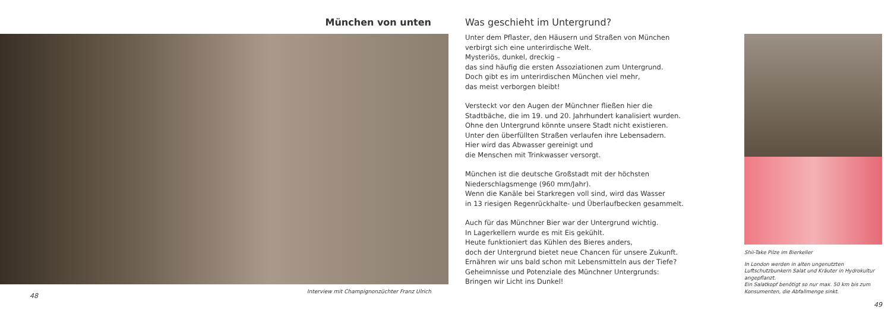München von unten
Interview mit Champignonzüchter Franz Ulrich
48
Was geschieht im Untergrund?
Unter dem Pflaster, den Häusern und Straßen von München
verbirgt sich eine unterirdische Welt.
Mysteriös, dunkel, dreckig –
das sind häufig die ersten Assoziationen zum Untergrund.
Doch gibt es im unterirdischen München viel mehr,
das meist verborgen bleibt!
Versteckt vor den Augen der Münchner fließen hier die
Stadtbäche, die im 19. und 20. Jahrhundert kanalisiert wurden.
Ohne den Untergrund könnte unsere Stadt nicht existieren.
Unter den überfüllten Straßen verlaufen ihre Lebensadern.
Hier wird das Abwasser gereinigt und
die Menschen mit Trinkwasser versorgt.
München ist die deutsche Großstadt mit der höchsten
Niederschlagsmenge (960 mm/Jahr).
Wenn die Kanäle bei Starkregen voll sind, wird das Wasser
in 13 riesigen Regenrückhalte- und Überlaufbecken gesammelt.
Auch für das Münchner Bier war der Untergrund wichtig.
In Lagerkellern wurde es mit Eis gekühlt.
Heute funktioniert das Kühlen des Bieres anders,
doch der Untergrund bietet neue Chancen für unsere Zukunft.
Ernähren wir uns bald schon mit Lebensmitteln aus der Tiefe?
Geheimnisse und Potenziale des Münchner Untergrunds:
Bringen wir Licht ins Dunkel!
Shii-Take Pilze im Bierkeller
In London werden in alten ungenutzten Luftschutzbunkern Salat und Kräuter in Hydrokultur angepflanzt.
Ein Salatkopf benötigt so nur max. 50 km bis zum Konsumenten, die Abfallmenge sinkt.
49